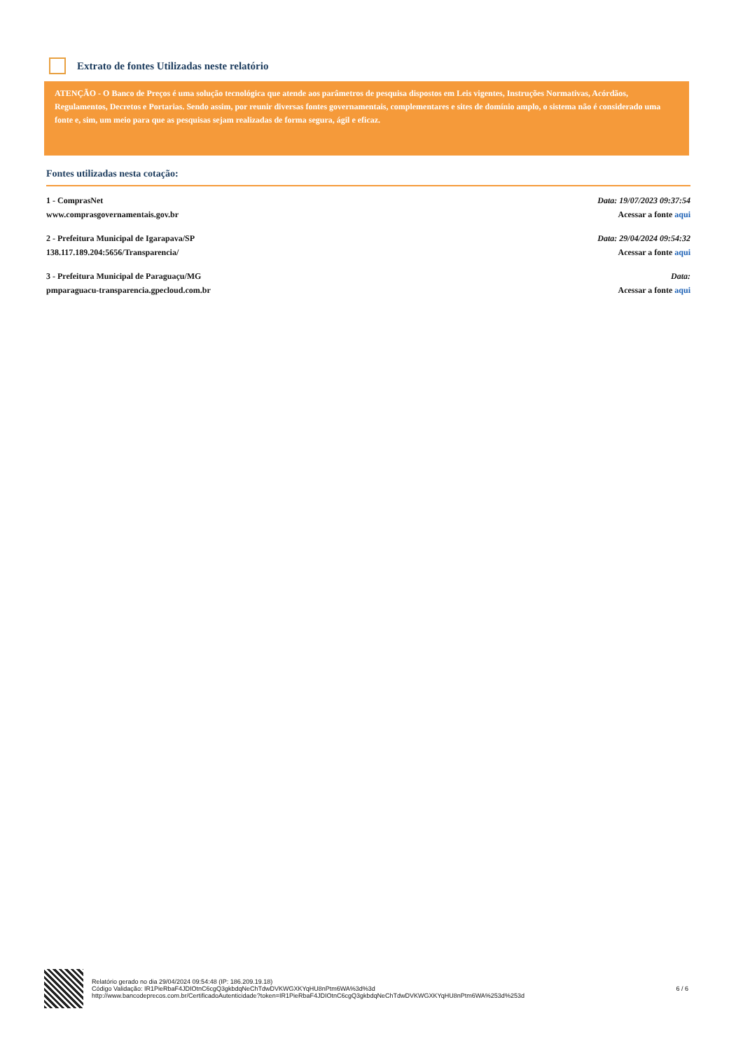Extrato de fontes Utilizadas neste relatório
ATENÇÃO - O Banco de Preços é uma solução tecnológica que atende aos parâmetros de pesquisa dispostos em Leis vigentes, Instruções Normativas, Acórdãos, Regulamentos, Decretos e Portarias. Sendo assim, por reunir diversas fontes governamentais, complementares e sites de domínio amplo, o sistema não é considerado uma fonte e, sim, um meio para que as pesquisas sejam realizadas de forma segura, ágil e eficaz.
Fontes utilizadas nesta cotação:
1 - ComprasNet
www.comprasgovernamentais.gov.br
Data: 19/07/2023 09:37:54
Acessar a fonte aqui
2 - Prefeitura Municipal de Igarapava/SP
138.117.189.204:5656/Transparencia/
Data: 29/04/2024 09:54:32
Acessar a fonte aqui
3 - Prefeitura Municipal de Paraguaçu/MG
pmparaguacu-transparencia.gpecloud.com.br
Data:
Acessar a fonte aqui
Relatório gerado no dia 29/04/2024 09:54:48 (IP: 186.209.19.18)
Código Validação: IR1PieRbaF4JDIOtnC6cgQ3gkbdqNeChTdwDVKWGXKYqHU8nPtm6WA%3d%3d
http://www.bancodeprecos.com.br/CertificadoAutenticidade?token=IR1PieRbaF4JDIOtnC6cgQ3gkbdqNeChTdwDVKWGXKYqHU8nPtm6WA%253d%253d
6 / 6